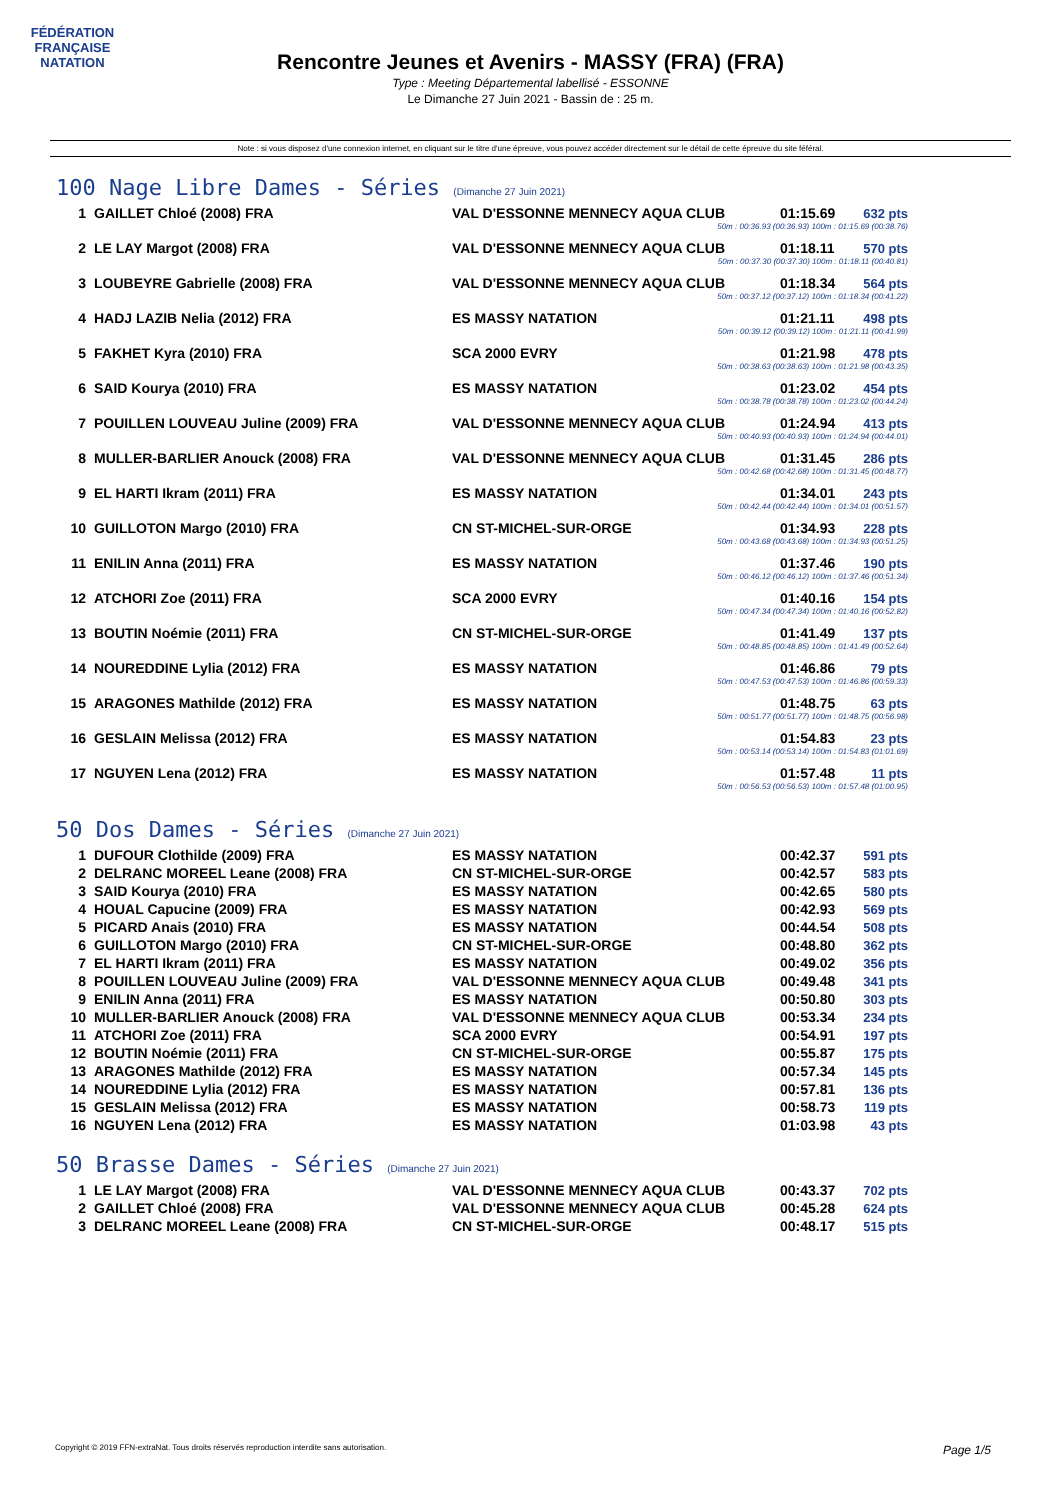FÉDÉRATION FRANÇAISE
NATATION
Rencontre Jeunes et Avenirs - MASSY (FRA) (FRA)
Type : Meeting Départemental labellisé - ESSONNE
Le Dimanche 27 Juin 2021 - Bassin de : 25 m.
Note : si vous disposez d'une connexion internet, en cliquant sur le titre d'une épreuve, vous pouvez accéder directement sur le détail de cette épreuve du site féféral.
100 Nage Libre Dames - Séries (Dimanche 27 Juin 2021)
| 1 | GAILLET Chloé (2008) FRA | VAL D'ESSONNE MENNECY AQUA CLUB | 01:15.69 | 632 pts |
| 50m : 00:36.93 (00:36.93) 100m : 01:15.69 (00:38.76) | | | | |
| 2 | LE LAY Margot (2008) FRA | VAL D'ESSONNE MENNECY AQUA CLUB | 01:18.11 | 570 pts |
| 50m : 00:37.30 (00:37.30) 100m : 01:18.11 (00:40.81) | | | | |
| 3 | LOUBEYRE Gabrielle (2008) FRA | VAL D'ESSONNE MENNECY AQUA CLUB | 01:18.34 | 564 pts |
| 50m : 00:37.12 (00:37.12) 100m : 01:18.34 (00:41.22) | | | | |
| 4 | HADJ LAZIB Nelia (2012) FRA | ES MASSY NATATION | 01:21.11 | 498 pts |
| 50m : 00:39.12 (00:39.12) 100m : 01:21.11 (00:41.99) | | | | |
| 5 | FAKHET Kyra (2010) FRA | SCA 2000 EVRY | 01:21.98 | 478 pts |
| 50m : 00:38.63 (00:38.63) 100m : 01:21.98 (00:43.35) | | | | |
| 6 | SAID Kourya (2010) FRA | ES MASSY NATATION | 01:23.02 | 454 pts |
| 50m : 00:38.78 (00:38.78) 100m : 01:23.02 (00:44.24) | | | | |
| 7 | POUILLEN LOUVEAU Juline (2009) FRA | VAL D'ESSONNE MENNECY AQUA CLUB | 01:24.94 | 413 pts |
| 50m : 00:40.93 (00:40.93) 100m : 01:24.94 (00:44.01) | | | | |
| 8 | MULLER-BARLIER Anouck (2008) FRA | VAL D'ESSONNE MENNECY AQUA CLUB | 01:31.45 | 286 pts |
| 50m : 00:42.68 (00:42.68) 100m : 01:31.45 (00:48.77) | | | | |
| 9 | EL HARTI Ikram (2011) FRA | ES MASSY NATATION | 01:34.01 | 243 pts |
| 50m : 00:42.44 (00:42.44) 100m : 01:34.01 (00:51.57) | | | | |
| 10 | GUILLOTON Margo (2010) FRA | CN ST-MICHEL-SUR-ORGE | 01:34.93 | 228 pts |
| 50m : 00:43.68 (00:43.68) 100m : 01:34.93 (00:51.25) | | | | |
| 11 | ENILIN Anna (2011) FRA | ES MASSY NATATION | 01:37.46 | 190 pts |
| 50m : 00:46.12 (00:46.12) 100m : 01:37.46 (00:51.34) | | | | |
| 12 | ATCHORI Zoe (2011) FRA | SCA 2000 EVRY | 01:40.16 | 154 pts |
| 50m : 00:47.34 (00:47.34) 100m : 01:40.16 (00:52.82) | | | | |
| 13 | BOUTIN Noémie (2011) FRA | CN ST-MICHEL-SUR-ORGE | 01:41.49 | 137 pts |
| 50m : 00:48.85 (00:48.85) 100m : 01:41.49 (00:52.64) | | | | |
| 14 | NOUREDDINE Lylia (2012) FRA | ES MASSY NATATION | 01:46.86 | 79 pts |
| 50m : 00:47.53 (00:47.53) 100m : 01:46.86 (00:59.33) | | | | |
| 15 | ARAGONES Mathilde (2012) FRA | ES MASSY NATATION | 01:48.75 | 63 pts |
| 50m : 00:51.77 (00:51.77) 100m : 01:48.75 (00:56.98) | | | | |
| 16 | GESLAIN Melissa (2012) FRA | ES MASSY NATATION | 01:54.83 | 23 pts |
| 50m : 00:53.14 (00:53.14) 100m : 01:54.83 (01:01.69) | | | | |
| 17 | NGUYEN Lena (2012) FRA | ES MASSY NATATION | 01:57.48 | 11 pts |
| 50m : 00:56.53 (00:56.53) 100m : 01:57.48 (01:00.95) | | | | |
50 Dos Dames - Séries (Dimanche 27 Juin 2021)
| 1 | DUFOUR Clothilde (2009) FRA | ES MASSY NATATION | 00:42.37 | 591 pts |
| 2 | DELRANC MOREEL Leane (2008) FRA | CN ST-MICHEL-SUR-ORGE | 00:42.57 | 583 pts |
| 3 | SAID Kourya (2010) FRA | ES MASSY NATATION | 00:42.65 | 580 pts |
| 4 | HOUAL Capucine (2009) FRA | ES MASSY NATATION | 00:42.93 | 569 pts |
| 5 | PICARD Anais (2010) FRA | ES MASSY NATATION | 00:44.54 | 508 pts |
| 6 | GUILLOTON Margo (2010) FRA | CN ST-MICHEL-SUR-ORGE | 00:48.80 | 362 pts |
| 7 | EL HARTI Ikram (2011) FRA | ES MASSY NATATION | 00:49.02 | 356 pts |
| 8 | POUILLEN LOUVEAU Juline (2009) FRA | VAL D'ESSONNE MENNECY AQUA CLUB | 00:49.48 | 341 pts |
| 9 | ENILIN Anna (2011) FRA | ES MASSY NATATION | 00:50.80 | 303 pts |
| 10 | MULLER-BARLIER Anouck (2008) FRA | VAL D'ESSONNE MENNECY AQUA CLUB | 00:53.34 | 234 pts |
| 11 | ATCHORI Zoe (2011) FRA | SCA 2000 EVRY | 00:54.91 | 197 pts |
| 12 | BOUTIN Noémie (2011) FRA | CN ST-MICHEL-SUR-ORGE | 00:55.87 | 175 pts |
| 13 | ARAGONES Mathilde (2012) FRA | ES MASSY NATATION | 00:57.34 | 145 pts |
| 14 | NOUREDDINE Lylia (2012) FRA | ES MASSY NATATION | 00:57.81 | 136 pts |
| 15 | GESLAIN Melissa (2012) FRA | ES MASSY NATATION | 00:58.73 | 119 pts |
| 16 | NGUYEN Lena (2012) FRA | ES MASSY NATATION | 01:03.98 | 43 pts |
50 Brasse Dames - Séries (Dimanche 27 Juin 2021)
| 1 | LE LAY Margot (2008) FRA | VAL D'ESSONNE MENNECY AQUA CLUB | 00:43.37 | 702 pts |
| 2 | GAILLET Chloé (2008) FRA | VAL D'ESSONNE MENNECY AQUA CLUB | 00:45.28 | 624 pts |
| 3 | DELRANC MOREEL Leane (2008) FRA | CN ST-MICHEL-SUR-ORGE | 00:48.17 | 515 pts |
Copyright © 2019 FFN-extraNat. Tous droits réservés reproduction interdite sans autorisation. Page 1/5